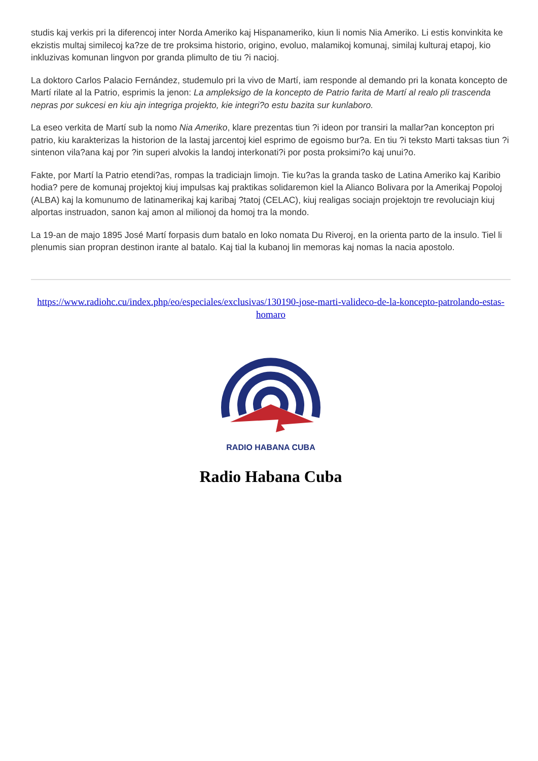studis kaj verkis pri la diferencoj inter Norda Ameriko kaj Hispanameriko, kiun li nomis Nia Ameriko. Li estis konvinkita ke ekzistis multaj similecoj ka?ze de tre proksima historio, origino, evoluo, malamikoj komunaj, similaj kulturaj etapoj, kio inkluzivas komunan lingvon por granda plimulto de tiu ?i nacioj.
La doktoro Carlos Palacio Fernández, studemulo pri la vivo de Martí, iam responde al demando pri la konata koncepto de Martí rilate al la Patrio, esprimis la jenon: La ampleksigo de la koncepto de Patrio farita de Martí al realo pli trascenda nepras por sukcesi en kiu ajn integriga projekto, kie integri?o estu bazita sur kunlaboro.
La eseo verkita de Martí sub la nomo Nia Ameriko, klare prezentas tiun ?i ideon por transiri la mallar?an koncepton pri patrio, kiu karakterizas la historion de la lastaj jarcentoj kiel esprimo de egoismo bur?a. En tiu ?i teksto Marti taksas tiun ?i sintenon vila?ana kaj por ?in superi alvokis la landoj interkonati?i por posta proksimi?o kaj unui?o.
Fakte, por Martí la Patrio etendi?as, rompas la tradiciajn limojn. Tie ku?as la granda tasko de Latina Ameriko kaj Karibio hodia? pere de komunaj projektoj kiuj impulsas kaj praktikas solidaremon kiel la Alianco Bolivara por la Amerikaj Popoloj (ALBA) kaj la komunumo de latinamerikaj kaj karibaj ?tatoj (CELAC), kiuj realigas sociajn projektojn tre revoluciajn kiuj alportas instruadon, sanon kaj amon al milionoj da homoj tra la mondo.
La 19-an de majo 1895 José Martí forpasis dum batalo en loko nomata Du Riveroj, en la orienta parto de la insulo. Tiel li plenumis sian propran destinon irante al batalo. Kaj tial la kubanoj lin memoras kaj nomas la nacia apostolo.
https://www.radiohc.cu/index.php/eo/especiales/exclusivas/130190-jose-marti-valideco-de-la-koncepto-patrolando-estas-homaro
RADIO HABANA CUBA
Radio Habana Cuba